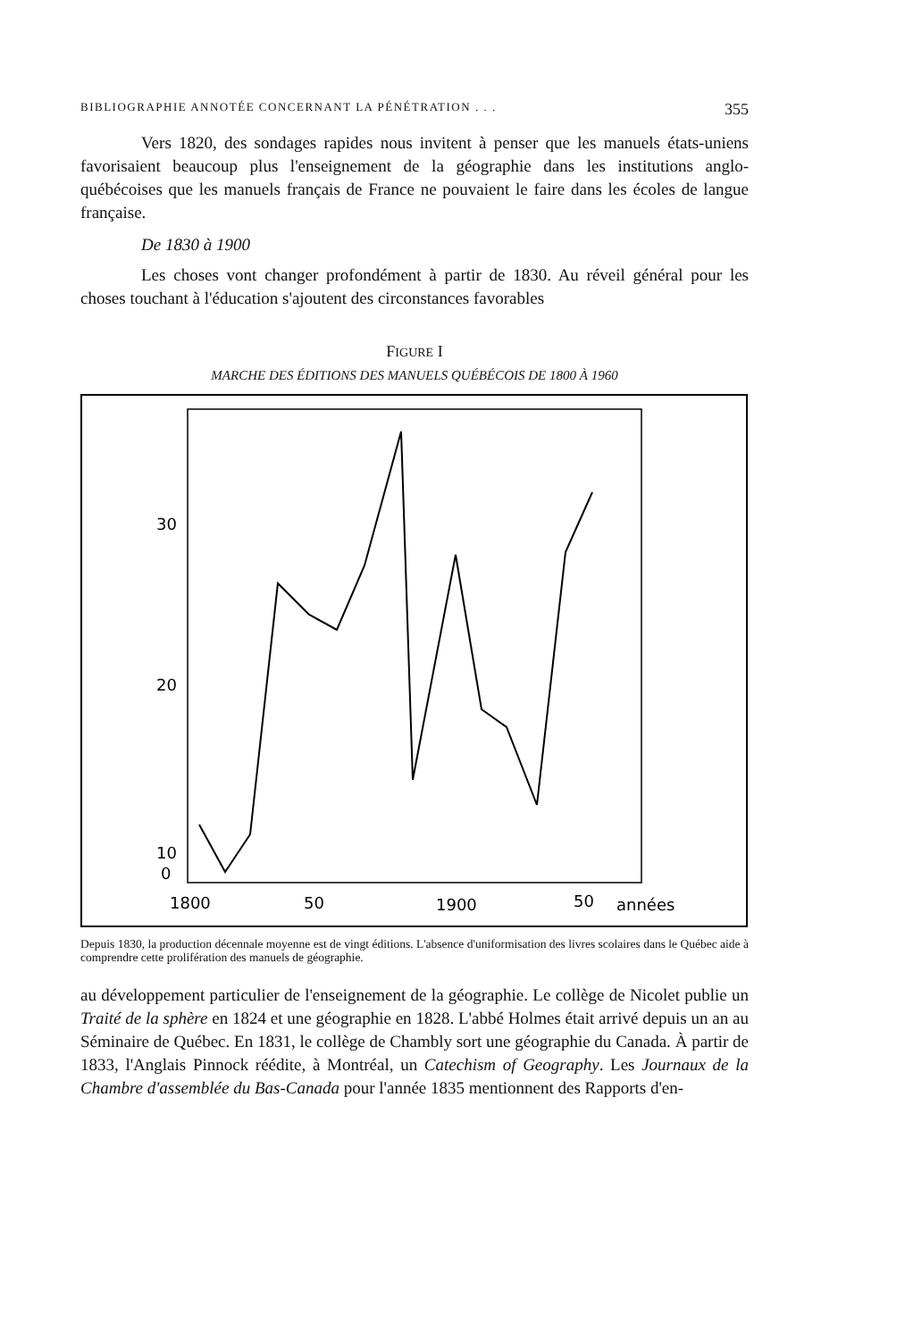BIBLIOGRAPHIE ANNOTÉE CONCERNANT LA PÉNÉTRATION . . . 355
Vers 1820, des sondages rapides nous invitent à penser que les manuels états-uniens favorisaient beaucoup plus l'enseignement de la géographie dans les institutions anglo-québécoises que les manuels français de France ne pouvaient le faire dans les écoles de langue française.
De 1830 à 1900
Les choses vont changer profondément à partir de 1830. Au réveil général pour les choses touchant à l'éducation s'ajoutent des circonstances favorables
FIGURE I
MARCHE DES ÉDITIONS DES MANUELS QUÉBÉCOIS DE 1800 À 1960
30
20
10
0
1800
50
1900
50
années
Depuis 1830, la production décennale moyenne est de vingt éditions. L'absence d'uniformisation des livres scolaires dans le Québec aide à comprendre cette prolifération des manuels de géographie.
au développement particulier de l'enseignement de la géographie. Le collège de Nicolet publie un Traité de la sphère en 1824 et une géographie en 1828. L'abbé Holmes était arrivé depuis un an au Séminaire de Québec. En 1831, le collège de Chambly sort une géographie du Canada. À partir de 1833, l'Anglais Pinnock réédite, à Montréal, un Catechism of Geography. Les Journaux de la Chambre d'assemblée du Bas-Canada pour l'année 1835 mentionnent des Rapports d'en-